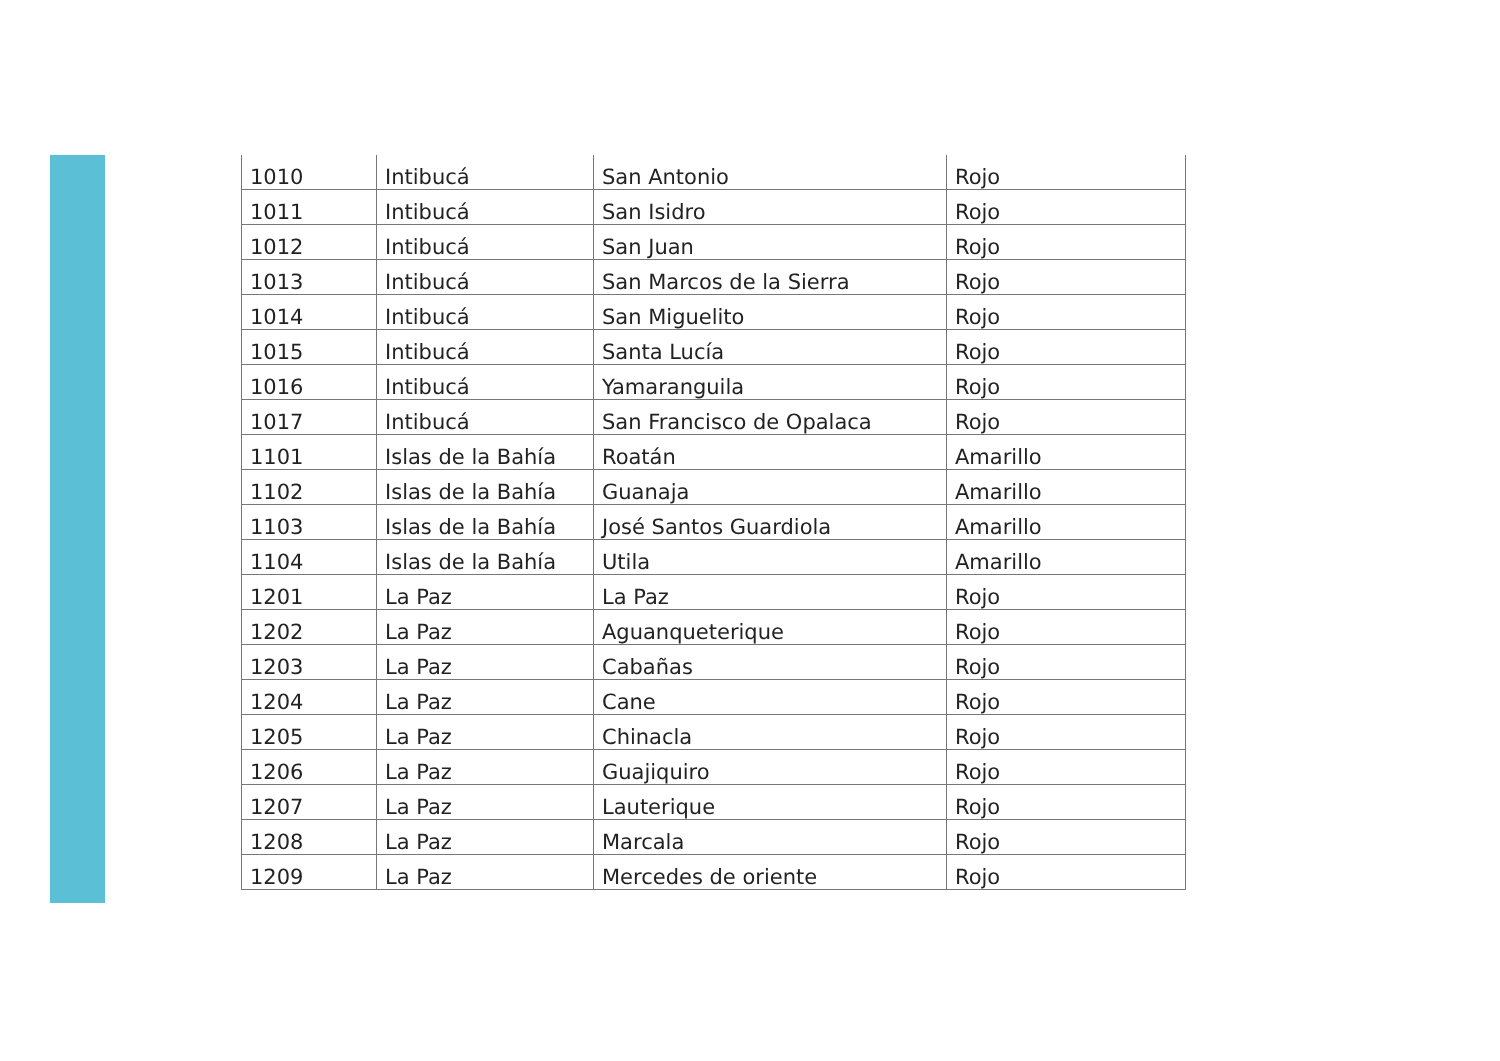| 1010 | Intibucá | San Antonio | Rojo |
| 1011 | Intibucá | San Isidro | Rojo |
| 1012 | Intibucá | San Juan | Rojo |
| 1013 | Intibucá | San Marcos de la Sierra | Rojo |
| 1014 | Intibucá | San Miguelito | Rojo |
| 1015 | Intibucá | Santa Lucía | Rojo |
| 1016 | Intibucá | Yamaranguila | Rojo |
| 1017 | Intibucá | San Francisco de Opalaca | Rojo |
| 1101 | Islas de la Bahía | Roatán | Amarillo |
| 1102 | Islas de la Bahía | Guanaja | Amarillo |
| 1103 | Islas de la Bahía | José Santos Guardiola | Amarillo |
| 1104 | Islas de la Bahía | Utila | Amarillo |
| 1201 | La Paz | La Paz | Rojo |
| 1202 | La Paz | Aguanqueterique | Rojo |
| 1203 | La Paz | Cabañas | Rojo |
| 1204 | La Paz | Cane | Rojo |
| 1205 | La Paz | Chinacla | Rojo |
| 1206 | La Paz | Guajiquiro | Rojo |
| 1207 | La Paz | Lauterique | Rojo |
| 1208 | La Paz | Marcala | Rojo |
| 1209 | La Paz | Mercedes de oriente | Rojo |